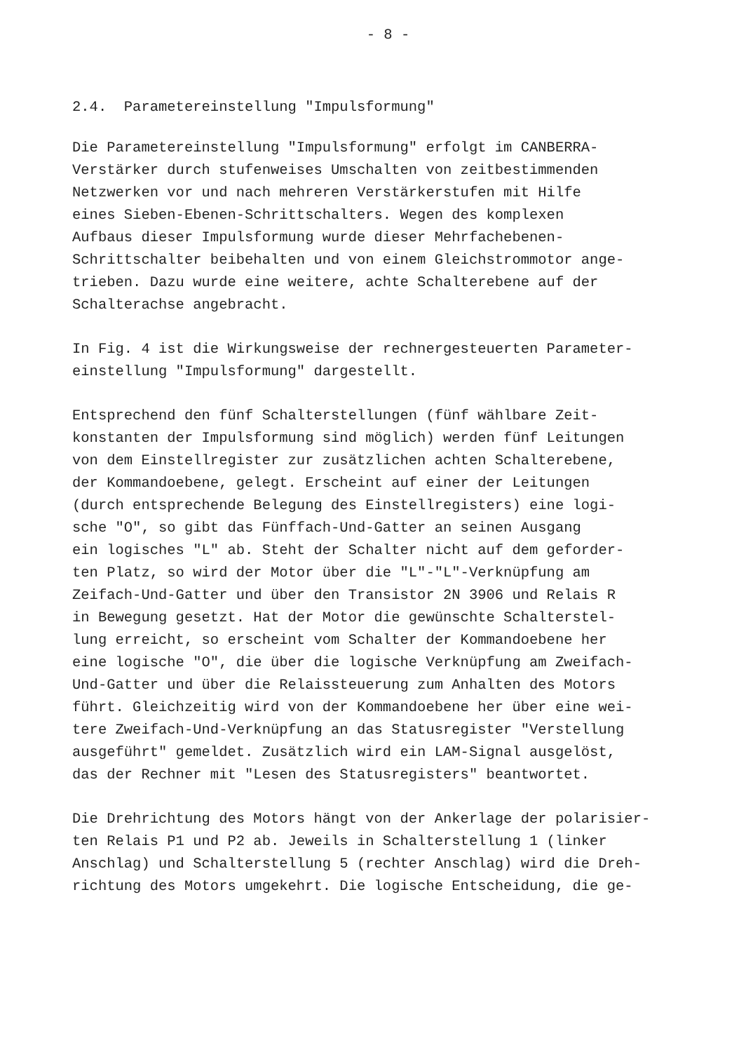- 8 -
2.4. Parametereinstellung "Impulsformung"
Die Parametereinstellung "Impulsformung" erfolgt im CANBERRA- Verstärker durch stufenweises Umschalten von zeitbestimmenden Netzwerken vor und nach mehreren Verstärkerstufen mit Hilfe eines Sieben-Ebenen-Schrittschalters. Wegen des komplexen Aufbaus dieser Impulsformung wurde dieser Mehrfachebenen- Schrittschalter beibehalten und von einem Gleichstrommotor ange- trieben. Dazu wurde eine weitere, achte Schalterebene auf der Schalterachse angebracht.
In Fig. 4 ist die Wirkungsweise der rechnergesteuerten Parameter- einstellung "Impulsformung" dargestellt.
Entsprechend den fünf Schalterstellungen (fünf wählbare Zeit- konstanten der Impulsformung sind möglich) werden fünf Leitungen von dem Einstellregister zur zusätzlichen achten Schalterebene, der Kommandoebene, gelegt. Erscheint auf einer der Leitungen (durch entsprechende Belegung des Einstellregisters) eine logi- sche "O", so gibt das Fünffach-Und-Gatter an seinen Ausgang ein logisches "L" ab. Steht der Schalter nicht auf dem geforder- ten Platz, so wird der Motor über die "L"-"L"-Verknüpfung am Zeifach-Und-Gatter und über den Transistor 2N 3906 und Relais R in Bewegung gesetzt. Hat der Motor die gewünschte Schalterstel- lung erreicht, so erscheint vom Schalter der Kommandoebene her eine logische "O", die über die logische Verknüpfung am Zweifach- Und-Gatter und über die Relaissteuerung zum Anhalten des Motors führt. Gleichzeitig wird von der Kommandoebene her über eine wei- tere Zweifach-Und-Verknüpfung an das Statusregister "Verstellung ausgeführt" gemeldet. Zusätzlich wird ein LAM-Signal ausgelöst, das der Rechner mit "Lesen des Statusregisters" beantwortet.
Die Drehrichtung des Motors hängt von der Ankerlage der polarisier- ten Relais P1 und P2 ab. Jeweils in Schalterstellung 1 (linker Anschlag) und Schalterstellung 5 (rechter Anschlag) wird die Dreh- richtung des Motors umgekehrt. Die logische Entscheidung, die ge-